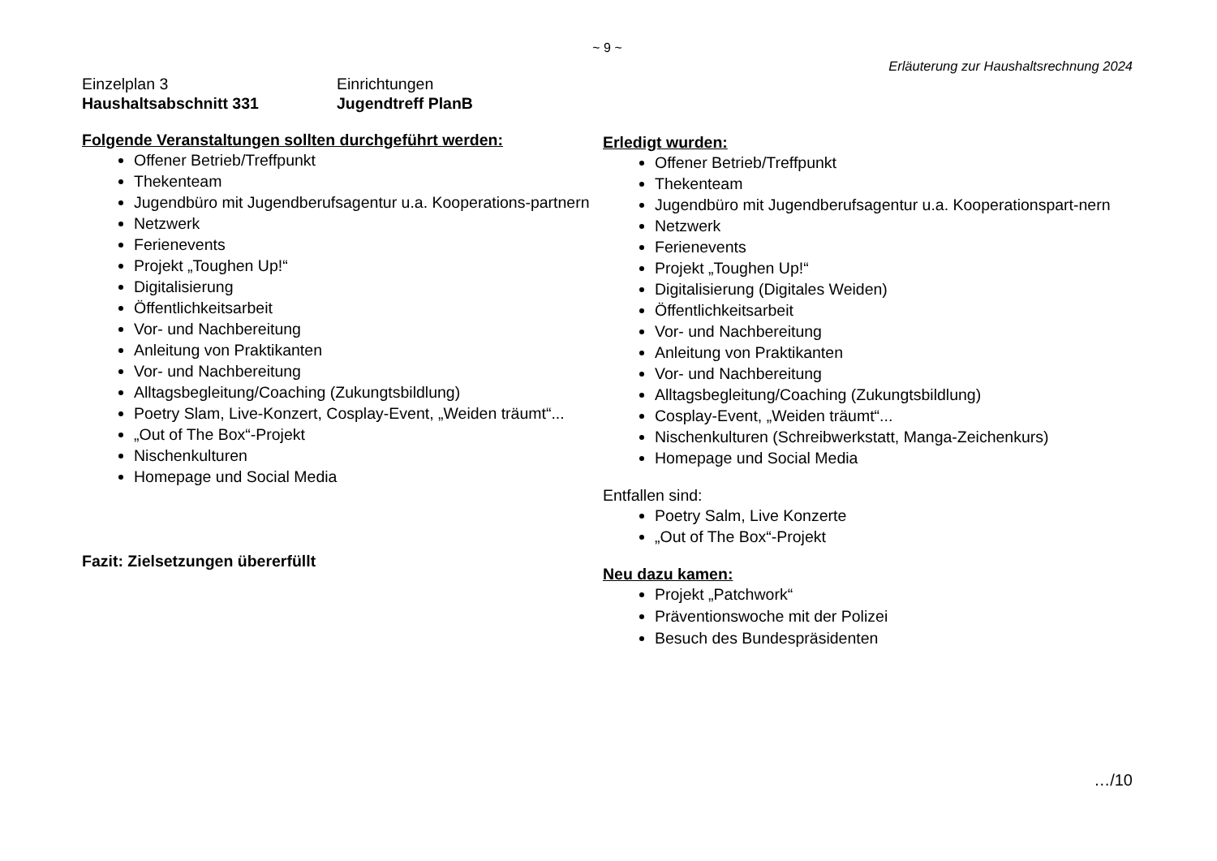~ 9 ~
Erläuterung zur Haushaltsrechnung 2024
Einzelplan 3
Einrichtungen
Haushaltsabschnitt 331
Jugendtreff PlanB
Folgende Veranstaltungen sollten durchgeführt werden:
Offener Betrieb/Treffpunkt
Thekenteam
Jugendbüro mit Jugendberufsagentur u.a. Kooperations-partnern
Netzwerk
Ferienevents
Projekt „Toughen Up!“
Digitalisierung
Öffentlichkeitsarbeit
Vor- und Nachbereitung
Anleitung von Praktikanten
Vor- und Nachbereitung
Alltagsbegleitung/Coaching (Zukungtsbildlung)
Poetry Slam, Live-Konzert, Cosplay-Event, „Weiden träumt“...
„Out of The Box“-Projekt
Nischenkulturen
Homepage und Social Media
Fazit: Zielsetzungen übererfüllt
Erledigt wurden:
Offener Betrieb/Treffpunkt
Thekenteam
Jugendbüro mit Jugendberufsagentur u.a. Kooperationspart-nern
Netzwerk
Ferienevents
Projekt „Toughen Up!“
Digitalisierung (Digitales Weiden)
Öffentlichkeitsarbeit
Vor- und Nachbereitung
Anleitung von Praktikanten
Vor- und Nachbereitung
Alltagsbegleitung/Coaching (Zukungtsbildlung)
Cosplay-Event, „Weiden träumt“...
Nischenkulturen (Schreibwerkstatt, Manga-Zeichenkurs)
Homepage und Social Media
Entfallen sind:
Poetry Salm, Live Konzerte
„Out of The Box“-Projekt
Neu dazu kamen:
Projekt „Patchwork“
Präventionswoche mit der Polizei
Besuch des Bundespräsidenten
…/10